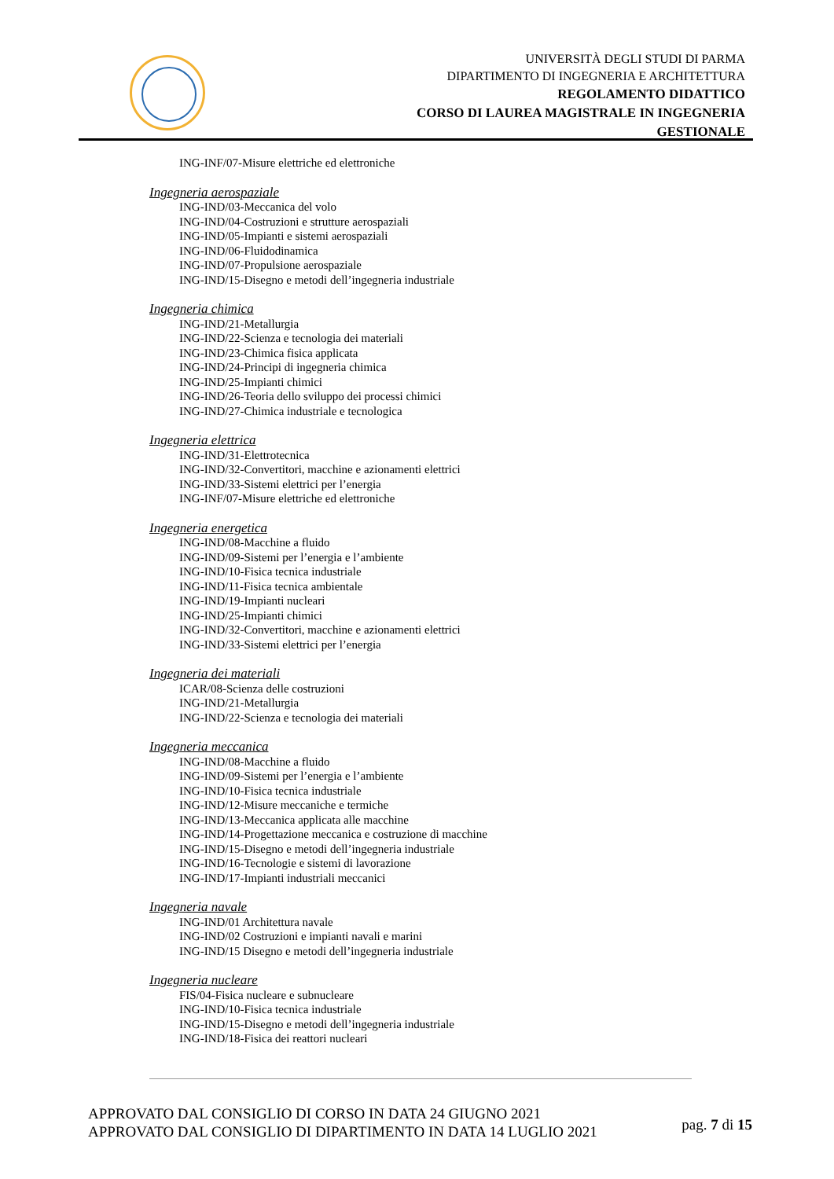UNIVERSITÀ DEGLI STUDI DI PARMA
DIPARTIMENTO DI INGEGNERIA E ARCHITETTURA
REGOLAMENTO DIDATTICO
CORSO DI LAUREA MAGISTRALE IN INGEGNERIA
GESTIONALE
ING-INF/07-Misure elettriche ed elettroniche
Ingegneria aerospaziale
ING-IND/03-Meccanica del volo
ING-IND/04-Costruzioni e strutture aerospaziali
ING-IND/05-Impianti e sistemi aerospaziali
ING-IND/06-Fluidodinamica
ING-IND/07-Propulsione aerospaziale
ING-IND/15-Disegno e metodi dell’ingegneria industriale
Ingegneria chimica
ING-IND/21-Metallurgia
ING-IND/22-Scienza e tecnologia dei materiali
ING-IND/23-Chimica fisica applicata
ING-IND/24-Principi di ingegneria chimica
ING-IND/25-Impianti chimici
ING-IND/26-Teoria dello sviluppo dei processi chimici
ING-IND/27-Chimica industriale e tecnologica
Ingegneria elettrica
ING-IND/31-Elettrotecnica
ING-IND/32-Convertitori, macchine e azionamenti elettrici
ING-IND/33-Sistemi elettrici per l’energia
ING-INF/07-Misure elettriche ed elettroniche
Ingegneria energetica
ING-IND/08-Macchine a fluido
ING-IND/09-Sistemi per l’energia e l’ambiente
ING-IND/10-Fisica tecnica industriale
ING-IND/11-Fisica tecnica ambientale
ING-IND/19-Impianti nucleari
ING-IND/25-Impianti chimici
ING-IND/32-Convertitori, macchine e azionamenti elettrici
ING-IND/33-Sistemi elettrici per l’energia
Ingegneria dei materiali
ICAR/08-Scienza delle costruzioni
ING-IND/21-Metallurgia
ING-IND/22-Scienza e tecnologia dei materiali
Ingegneria meccanica
ING-IND/08-Macchine a fluido
ING-IND/09-Sistemi per l’energia e l’ambiente
ING-IND/10-Fisica tecnica industriale
ING-IND/12-Misure meccaniche e termiche
ING-IND/13-Meccanica applicata alle macchine
ING-IND/14-Progettazione meccanica e costruzione di macchine
ING-IND/15-Disegno e metodi dell’ingegneria industriale
ING-IND/16-Tecnologie e sistemi di lavorazione
ING-IND/17-Impianti industriali meccanici
Ingegneria navale
ING-IND/01 Architettura navale
ING-IND/02 Costruzioni e impianti navali e marini
ING-IND/15 Disegno e metodi dell’ingegneria industriale
Ingegneria nucleare
FIS/04-Fisica nucleare e subnucleare
ING-IND/10-Fisica tecnica industriale
ING-IND/15-Disegno e metodi dell’ingegneria industriale
ING-IND/18-Fisica dei reattori nucleari
APPROVATO DAL CONSIGLIO DI CORSO IN DATA 24 GIUGNO 2021
APPROVATO DAL CONSIGLIO DI DIPARTIMENTO IN DATA 14 LUGLIO 2021
pag. 7 di 15